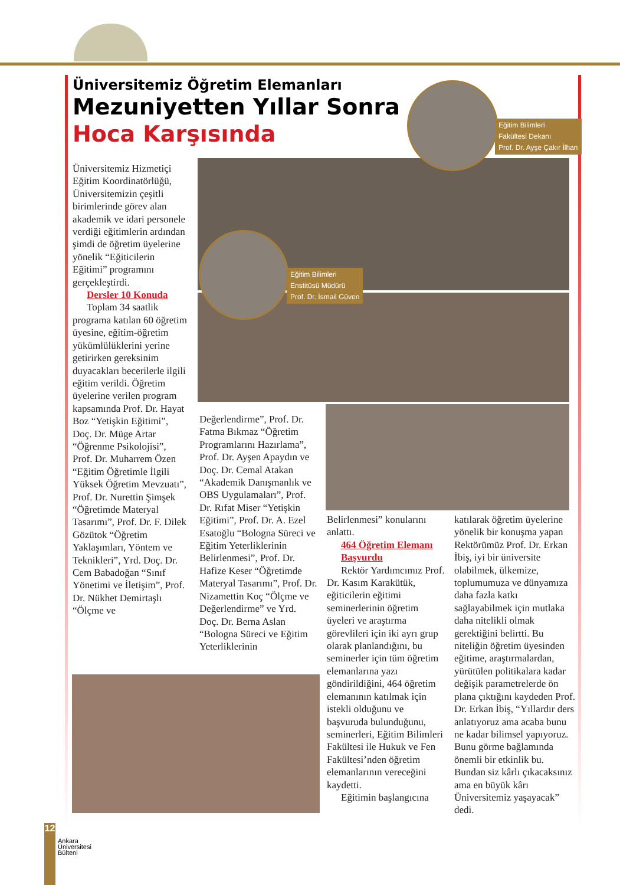Üniversitemiz Öğretim Elemanları
Mezuniyetten Yıllar Sonra
Hoca Karşısında
Eğitim Bilimleri
Fakültesi Dekanı
Prof. Dr. Ayşe Çakır İlhan
Eğitim Bilimleri
Enstitüsü Müdürü
Prof. Dr. İsmail Güven
Üniversitemiz Hizmetiçi Eğitim Koordinatörlüğü, Üniversitemizin çeşitli birimlerinde görev alan akademik ve idari personele verdiği eğitimlerin ardından şimdi de öğretim üyelerine yönelik “Eğiticilerin Eğitimi” programını gerçekleştirdi.
Dersler 10 Konuda
Toplam 34 saatlik programa katılan 60 öğretim üyesine, eğitim-öğretim yükümlülüklerini yerine getirirken gereksinim duyacakları becerilerle ilgili eğitim verildi. Öğretim üyelerine verilen program kapsamında Prof. Dr. Hayat Boz “Yetişkin Eğitimi”, Doç. Dr. Müge Artar “Öğrenme Psikolojisi”, Prof. Dr. Muharrem Özen “Eğitim Öğretimle İlgili Yüksek Öğretim Mevzuatı”, Prof. Dr. Nurettin Şimşek “Öğretimde Materyal Tasarımı”, Prof. Dr. F. Dilek Gözütok “Öğretim Yaklaşımları, Yöntem ve Teknikleri”, Yrd. Doç. Dr. Cem Babadoğan “Sınıf Yönetimi ve İletişim”, Prof. Dr. Nükhet Demirtaşlı “Ölçme ve
Değerlendirme”, Prof. Dr. Fatma Bıkmaz “Öğretim Programlarını Hazırlama”, Prof. Dr. Ayşen Apaydın ve Doç. Dr. Cemal Atakan “Akademik Danışmanlık ve OBS Uygulamaları”, Prof. Dr. Rıfat Miser “Yetişkin Eğitimi”, Prof. Dr. A. Ezel Esatoğlu “Bologna Süreci ve Eğitim Yeterliklerinin Belirlenmesi”, Prof. Dr. Hafize Keser “Öğretimde Materyal Tasarımı”, Prof. Dr. Nizamettin Koç “Ölçme ve Değerlendirme” ve Yrd. Doç. Dr. Berna Aslan “Bologna Süreci ve Eğitim Yeterliklerinin
Belirlenmesi” konularını anlattı.
464 Öğretim Elemanı Başvurdu
Rektör Yardımcımız Prof. Dr. Kasım Karakütük, eğiticilerin eğitimi seminerlerinin öğretim üyeleri ve araştırma görevlileri için iki ayrı grup olarak planlandığını, bu seminerler için tüm öğretim elemanlarına yazı göndirildiğini, 464 öğretim elemanının katılmak için istekli olduğunu ve başvuruda bulunduğunu, seminerleri, Eğitim Bilimleri Fakültesi ile Hukuk ve Fen Fakültesi’nden öğretim elemanlarının vereceğini kaydetti.
Eğitimin başlangıcına
katılarak öğretim üyelerine yönelik bir konuşma yapan Rektörümüz Prof. Dr. Erkan İbiş, iyi bir üniversite olabilmek, ülkemize, toplumumuza ve dünyamıza daha fazla katkı sağlayabilmek için mutlaka daha nitelikli olmak gerektiğini belirtti. Bu niteliğin öğretim üyesinden eğitime, araştırmalardan, yürütülen politikalara kadar değişik parametrelerde ön plana çıktığını kaydeden Prof. Dr. Erkan İbiş, “Yıllardır ders anlatıyoruz ama acaba bunu ne kadar bilimsel yapıyoruz. Bunu görme bağlamında önemli bir etkinlik bu. Bundan siz kârlı çıkacaksınız ama en büyük kârı Üniversitemiz yaşayacak” dedi.
12
Ankara
Üniversitesi
Bülteni